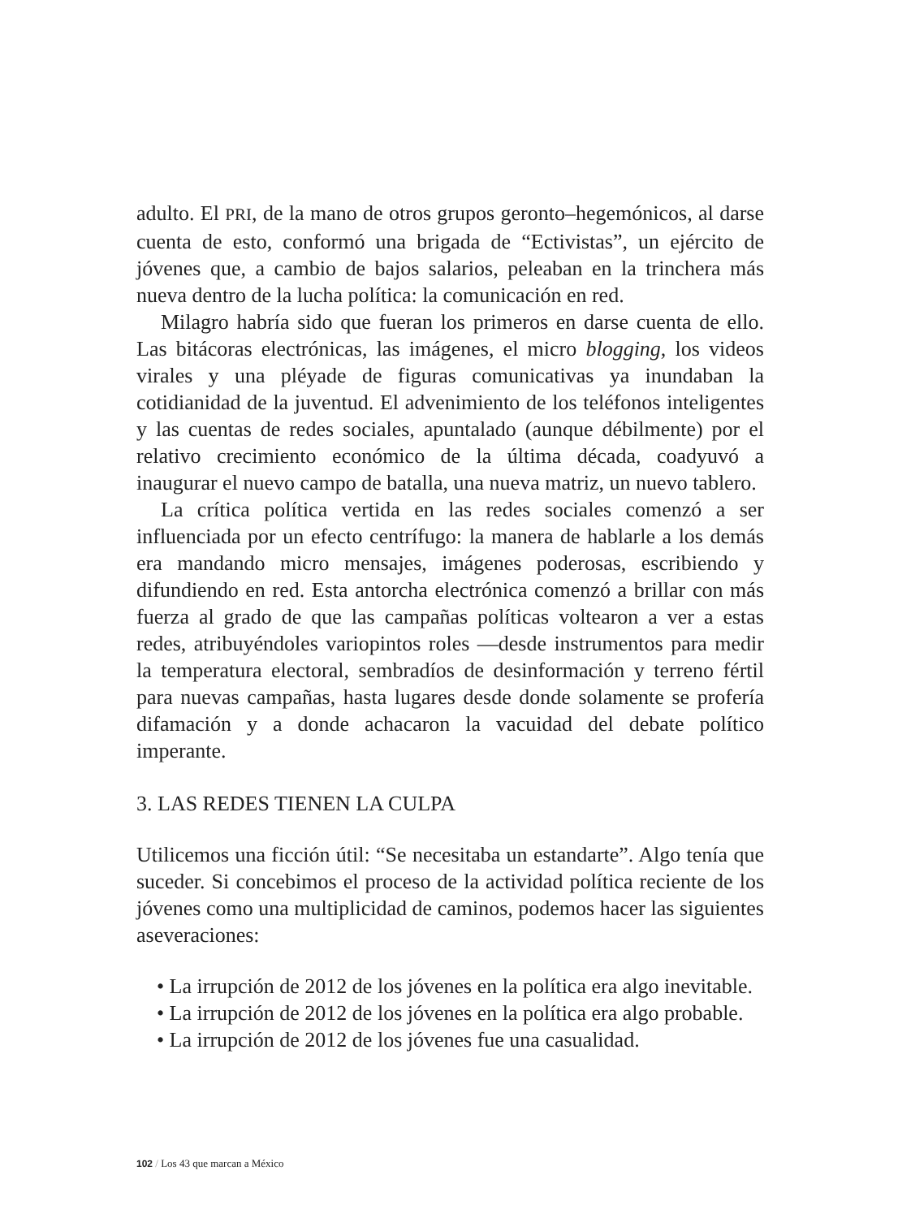adulto. El PRI, de la mano de otros grupos geronto–hegemónicos, al darse cuenta de esto, conformó una brigada de “Ectivistas”, un ejército de jóvenes que, a cambio de bajos salarios, peleaban en la trinchera más nueva dentro de la lucha política: la comunicación en red.
Milagro habría sido que fueran los primeros en darse cuenta de ello. Las bitácoras electrónicas, las imágenes, el micro blogging, los videos virales y una pléyade de figuras comunicativas ya inundaban la cotidianidad de la juventud. El advenimiento de los teléfonos inteligentes y las cuentas de redes sociales, apuntalado (aunque débilmente) por el relativo crecimiento económico de la última década, coadyuvó a inaugurar el nuevo campo de batalla, una nueva matriz, un nuevo tablero.
La crítica política vertida en las redes sociales comenzó a ser influenciada por un efecto centrífugo: la manera de hablarle a los demás era mandando micro mensajes, imágenes poderosas, escribiendo y difundiendo en red. Esta antorcha electrónica comenzó a brillar con más fuerza al grado de que las campañas políticas voltearon a ver a estas redes, atribuyéndoles variopintos roles —desde instrumentos para medir la temperatura electoral, sembradíos de desinformación y terreno fértil para nuevas campañas, hasta lugares desde donde solamente se profería difamación y a donde achacaron la vacuidad del debate político imperante.
3. LAS REDES TIENEN LA CULPA
Utilicemos una ficción útil: “Se necesitaba un estandarte”. Algo tenía que suceder. Si concebimos el proceso de la actividad política reciente de los jóvenes como una multiplicidad de caminos, podemos hacer las siguientes aseveraciones:
• La irrupción de 2012 de los jóvenes en la política era algo inevitable.
• La irrupción de 2012 de los jóvenes en la política era algo probable.
• La irrupción de 2012 de los jóvenes fue una casualidad.
102 / Los 43 que marcan a México